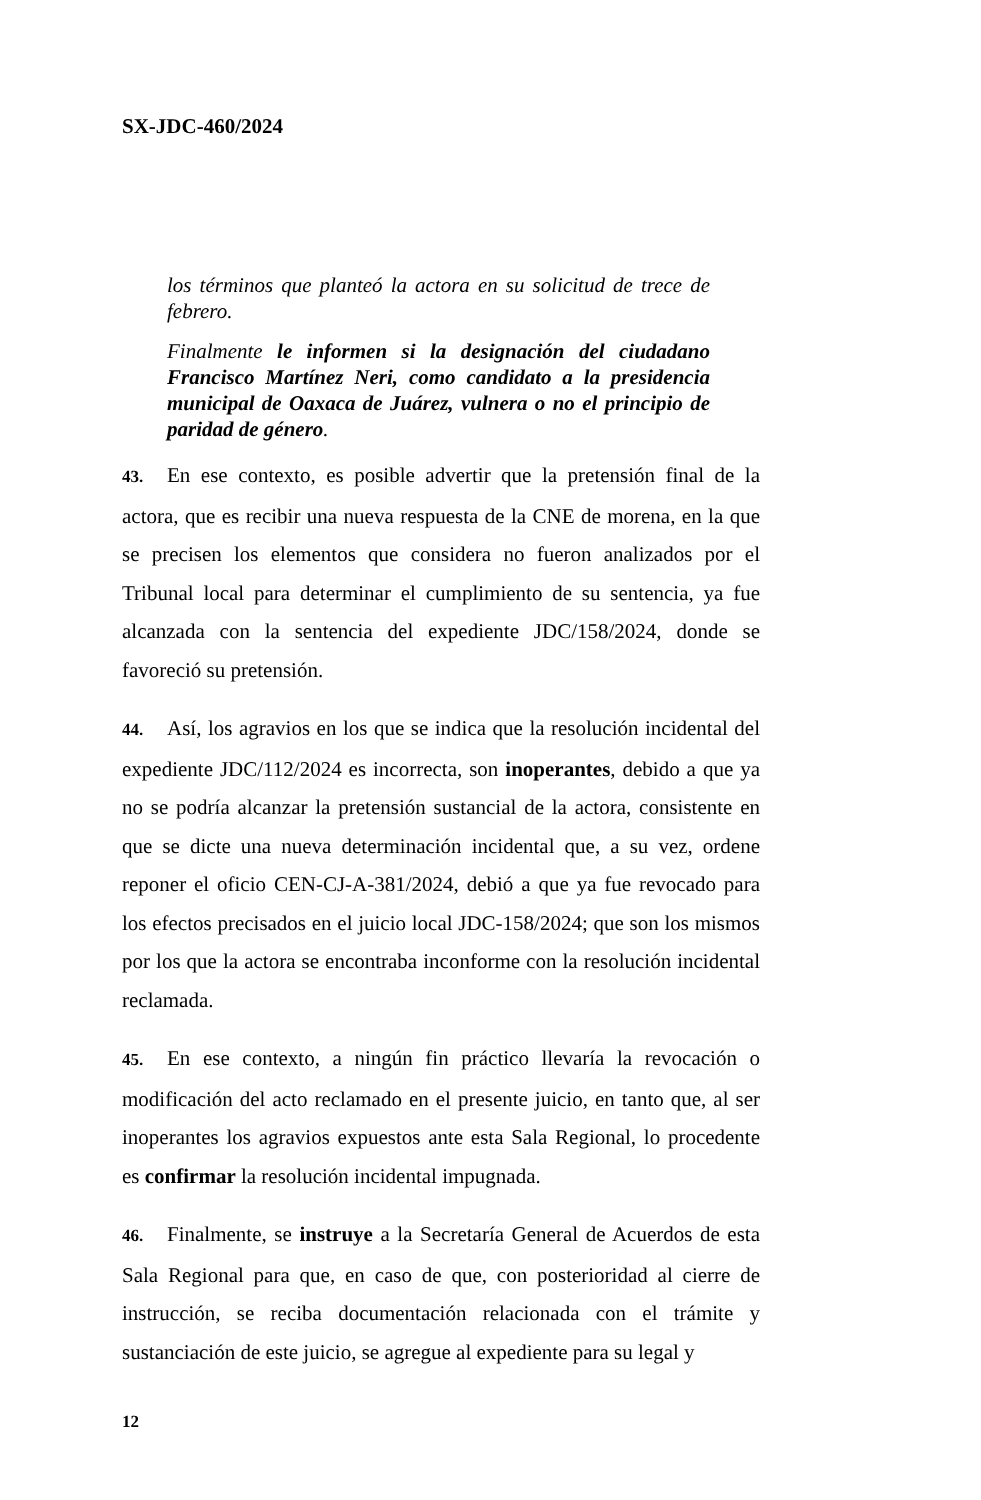SX-JDC-460/2024
los términos que planteó la actora en su solicitud de trece de febrero.
Finalmente le informen si la designación del ciudadano Francisco Martínez Neri, como candidato a la presidencia municipal de Oaxaca de Juárez, vulnera o no el principio de paridad de género.
43. En ese contexto, es posible advertir que la pretensión final de la actora, que es recibir una nueva respuesta de la CNE de morena, en la que se precisen los elementos que considera no fueron analizados por el Tribunal local para determinar el cumplimiento de su sentencia, ya fue alcanzada con la sentencia del expediente JDC/158/2024, donde se favoreció su pretensión.
44. Así, los agravios en los que se indica que la resolución incidental del expediente JDC/112/2024 es incorrecta, son inoperantes, debido a que ya no se podría alcanzar la pretensión sustancial de la actora, consistente en que se dicte una nueva determinación incidental que, a su vez, ordene reponer el oficio CEN-CJ-A-381/2024, debió a que ya fue revocado para los efectos precisados en el juicio local JDC-158/2024; que son los mismos por los que la actora se encontraba inconforme con la resolución incidental reclamada.
45. En ese contexto, a ningún fin práctico llevaría la revocación o modificación del acto reclamado en el presente juicio, en tanto que, al ser inoperantes los agravios expuestos ante esta Sala Regional, lo procedente es confirmar la resolución incidental impugnada.
46. Finalmente, se instruye a la Secretaría General de Acuerdos de esta Sala Regional para que, en caso de que, con posterioridad al cierre de instrucción, se reciba documentación relacionada con el trámite y sustanciación de este juicio, se agregue al expediente para su legal y
12